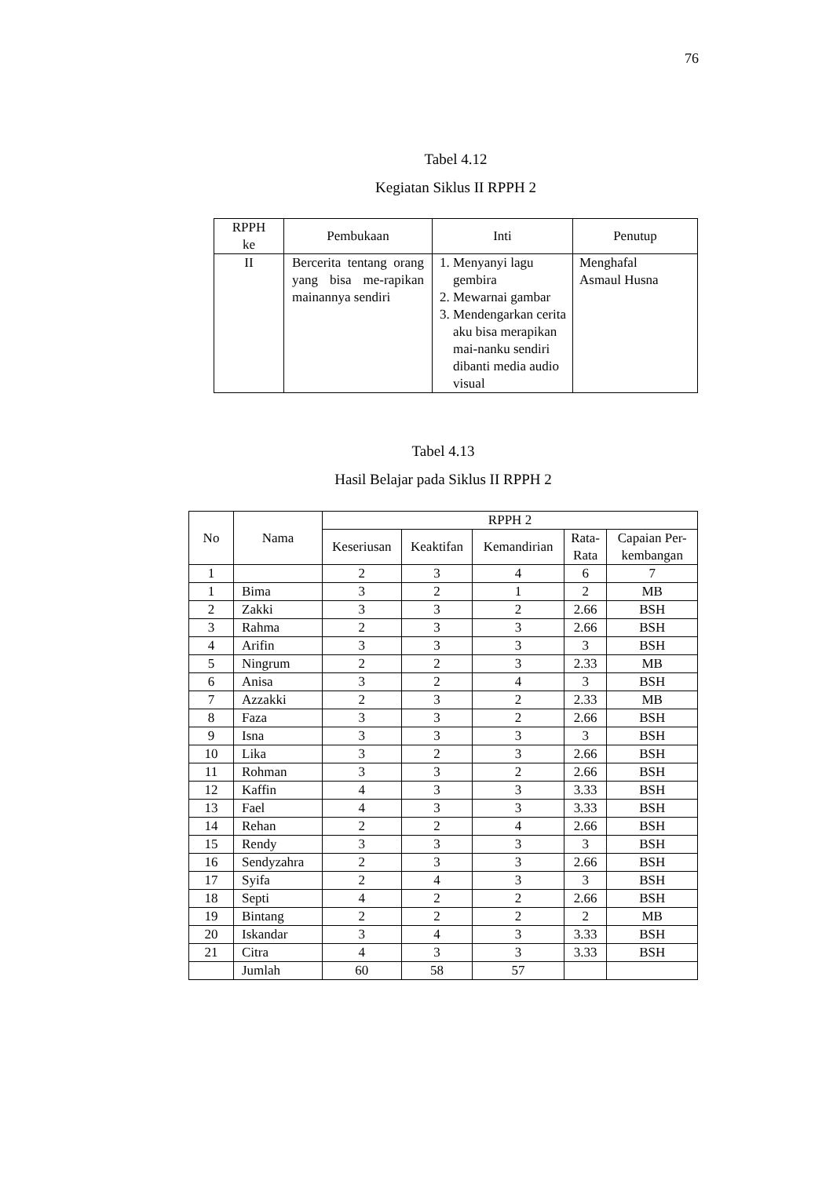76
Tabel 4.12
Kegiatan Siklus II RPPH 2
| RPPH ke | Pembukaan | Inti | Penutup |
| --- | --- | --- | --- |
| II | Bercerita tentang orang yang bisa me-rapikan mainannya sendiri | 1. Menyanyi lagu gembira 2. Mewarnai gambar 3. Mendengarkan cerita aku bisa merapikan mai-nanku sendiri dibanti media audio visual | Menghafal Asmaul Husna |
Tabel 4.13
Hasil Belajar pada Siklus II RPPH 2
| No | Nama | RPPH 2 | | | | |
| --- | --- | --- | --- | --- | --- | --- |
| | | Keseriusan | Keaktifan | Kemandirian | Rata- Rata | Capaian Per- kembangan |
| 1 | | 2 | 3 | 4 | 6 | 7 |
| 1 | Bima | 3 | 2 | 1 | 2 | MB |
| 2 | Zakki | 3 | 3 | 2 | 2.66 | BSH |
| 3 | Rahma | 2 | 3 | 3 | 2.66 | BSH |
| 4 | Arifin | 3 | 3 | 3 | 3 | BSH |
| 5 | Ningrum | 2 | 2 | 3 | 2.33 | MB |
| 6 | Anisa | 3 | 2 | 4 | 3 | BSH |
| 7 | Azzakki | 2 | 3 | 2 | 2.33 | MB |
| 8 | Faza | 3 | 3 | 2 | 2.66 | BSH |
| 9 | Isna | 3 | 3 | 3 | 3 | BSH |
| 10 | Lika | 3 | 2 | 3 | 2.66 | BSH |
| 11 | Rohman | 3 | 3 | 2 | 2.66 | BSH |
| 12 | Kaffin | 4 | 3 | 3 | 3.33 | BSH |
| 13 | Fael | 4 | 3 | 3 | 3.33 | BSH |
| 14 | Rehan | 2 | 2 | 4 | 2.66 | BSH |
| 15 | Rendy | 3 | 3 | 3 | 3 | BSH |
| 16 | Sendyzahra | 2 | 3 | 3 | 2.66 | BSH |
| 17 | Syifa | 2 | 4 | 3 | 3 | BSH |
| 18 | Septi | 4 | 2 | 2 | 2.66 | BSH |
| 19 | Bintang | 2 | 2 | 2 | 2 | MB |
| 20 | Iskandar | 3 | 4 | 3 | 3.33 | BSH |
| 21 | Citra | 4 | 3 | 3 | 3.33 | BSH |
| | Jumlah | 60 | 58 | 57 | | |